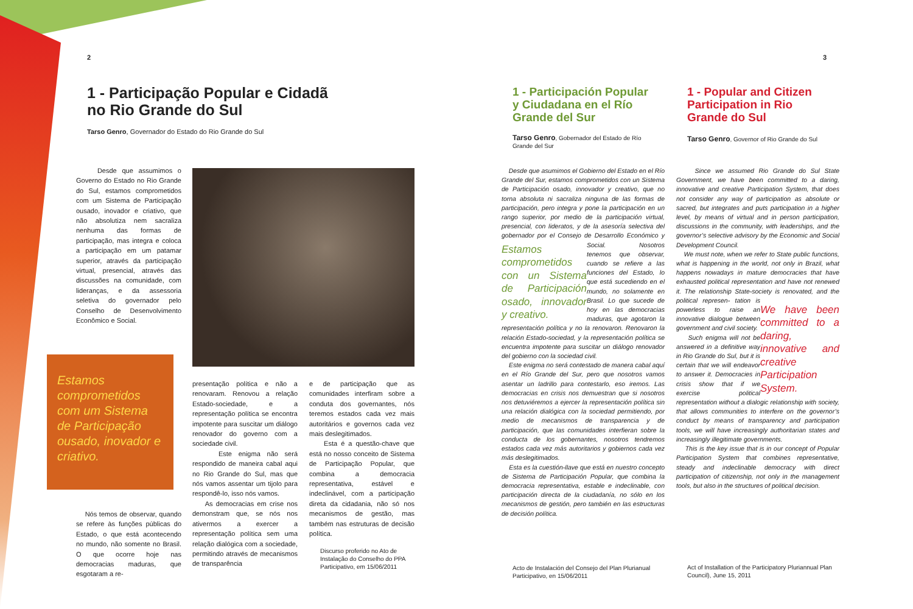2 3
1 - Participação Popular e Cidadã
no Rio Grande do Sul
Tarso Genro, Governador do Estado do Rio Grande do Sul
Desde que assumimos o Governo do Estado no Rio Grande do Sul, estamos comprometidos com um Sistema de Participação ousado, inovador e criativo, que não absolutiza nem sacraliza nenhuma das formas de participação, mas integra e coloca a participação em um patamar superior, através da participação virtual, presencial, através das discussões na comunidade, com lideranças, e da assessoria seletiva do governador pelo Conselho de Desenvolvimento Econômico e Social.
Estamos comprometidos com um Sistema de Participação ousado, inovador e criativo.
Nós temos de observar, quando se refere às funções públicas do Estado, o que está acontecendo no mundo, não somente no Brasil. O que ocorre hoje nas democracias maduras, que esgotaram a re-
presentação política e não a renovaram. Renovou a relação Estado-sociedade, e a representação política se encontra impotente para suscitar um diálogo renovador do governo com a sociedade civil.
Este enigma não será respondido de maneira cabal aqui no Rio Grande do Sul, mas que nós vamos assentar um tijolo para respondê-lo, isso nós vamos.
As democracias em crise nos demonstram que, se nós nos ativermos a exercer a representação política sem uma relação dialógica com a sociedade, permitindo através de mecanismos de transparência
e de participação que as comunidades interfiram sobre a conduta dos governantes, nós teremos estados cada vez mais autoritários e governos cada vez mais deslegitimados.
Esta é a questão-chave que está no nosso conceito de Sistema de Participação Popular, que combina a democracia representativa, estável e indeclinável, com a participação direta da cidadania, não só nos mecanismos de gestão, mas também nas estruturas de decisão política.
Discurso proferido no Ato de Instalação do Conselho do PPA Participativo, em 15/06/2011
1 - Participación Popular
y Ciudadana en el Río
Grande del Sur
Tarso Genro, Gobernador del Estado de Río Grande del Sur
Desde que asumimos el Gobierno del Estado en el Río Grande del Sur, estamos comprometidos con un Sistema de Participación osado, innovador y creativo, que no torna absoluta ni sacraliza ninguna de las formas de participación, pero integra y pone la participación en un rango superior, por medio de la participación virtual, presencial, con lideratos, y de la asesoría selectiva del gobernador por el Consejo de Desarrollo Económico y Social. Estamos comprometidos con un Sistema de Participación osado, innovador y creativo. Nosotros tenemos que observar, cuando se refiere a las funciones del Estado, lo que está sucediendo en el mundo, no solamente en Brasil. Lo que sucede de hoy en las democracias maduras, que agotaron la representación política y no la renovaron. Renovaron la relación Estado-sociedad, y la representación política se encuentra impotente para suscitar un diálogo renovador del gobierno con la sociedad civil.
Este enigma no será contestado de manera cabal aquí en el Río Grande del Sur, pero que nosotros vamos asentar un ladrillo para contestarlo, eso iremos. Las democracias en crisis nos demuestran que si nosotros nos detuviéremos a ejercer la representación política sin una relación dialógica con la sociedad permitiendo, por medio de mecanismos de transparencia y de participación, que las comunidades interfieran sobre la conducta de los gobernantes, nosotros tendremos estados cada vez más autoritarios y gobiernos cada vez más deslegitimados.
Esta es la cuestión-llave que está en nuestro concepto de Sistema de Participación Popular, que combina la democracia representativa, estable e indeclinable, con participación directa de la ciudadanía, no sólo en los mecanismos de gestión, pero también en las estructuras de decisión política.
Acto de Instalación del Consejo del Plan Plurianual Participativo, en 15/06/2011
1 - Popular and Citizen
Participation in Rio
Grande do Sul
Tarso Genro, Governor of Rio Grande do Sul
Since we assumed Rio Grande do Sul State Government, we have been committed to a daring, innovative and creative Participation System, that does not consider any way of participation as absolute or sacred, but integrates and puts participation in a higher level, by means of virtual and in person participation, discussions in the community, with leaderships, and the governor’s selective advisory by the Economic and Social Development Council.
We must note, when we refer to State public functions, what is happening in the world, not only in Brazil, what happens nowadays in mature democracies that have exhausted political representation and have not renewed it. The relationship State-society is renovated, and the political represen- We have been committed to a daring, innovative and creative Participation System. tation is powerless to raise an innovative dialogue between government and civil society.
Such enigma will not be answered in a definitive way in Rio Grande do Sul, but it is certain that we will endeavor to answer it. Democracies in crisis show that if we exercise political representation without a dialogic relationship with society, that allows communities to interfere on the governor’s conduct by means of transparency and participation tools, we will have increasingly authoritarian states and increasingly illegitimate governments.
This is the key issue that is in our concept of Popular Participation System that combines representative, steady and indeclinable democracy with direct participation of citizenship, not only in the management tools, but also in the structures of political decision.
Act of Installation of the Participatory Pluriannual Plan Council), June 15, 2011